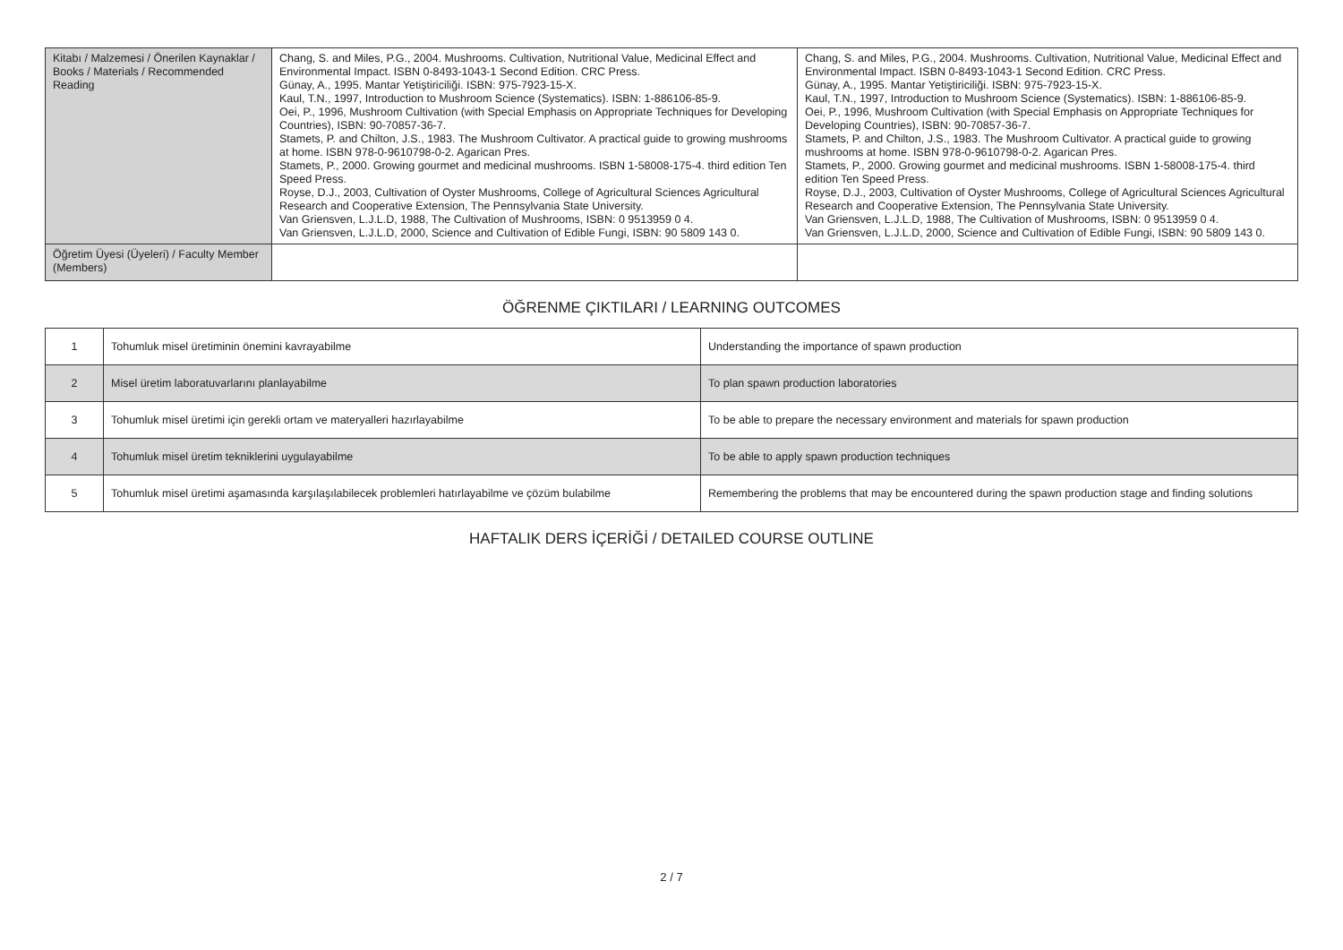| Kitabı / Malzemesi / Önerilen Kaynaklar / Books / Materials / Recommended Reading | Chang, S. and Miles, P.G., 2004. Mushrooms. Cultivation, Nutritional Value, Medicinal Effect and Environmental Impact. ISBN 0-8493-1043-1 Second Edition. CRC Press. Günay, A., 1995. Mantar Yetiştiriciliği. ISBN: 975-7923-15-X. Kaul, T.N., 1997, Introduction to Mushroom Science (Systematics). ISBN: 1-886106-85-9. Oei, P., 1996, Mushroom Cultivation (with Special Emphasis on Appropriate Techniques for Developing Countries), ISBN: 90-70857-36-7. Stamets, P. and Chilton, J.S., 1983. The Mushroom Cultivator. A practical guide to growing mushrooms at home. ISBN 978-0-9610798-0-2. Agarican Pres. Stamets, P., 2000. Growing gourmet and medicinal mushrooms. ISBN 1-58008-175-4. third edition Ten Speed Press. Royse, D.J., 2003, Cultivation of Oyster Mushrooms, College of Agricultural Sciences Agricultural Research and Cooperative Extension, The Pennsylvania State University. Van Griensven, L.J.L.D, 1988, The Cultivation of Mushrooms, ISBN: 0 9513959 0 4. Van Griensven, L.J.L.D, 2000, Science and Cultivation of Edible Fungi, ISBN: 90 5809 143 0. | Chang, S. and Miles, P.G., 2004. Mushrooms. Cultivation, Nutritional Value, Medicinal Effect and Environmental Impact. ISBN 0-8493-1043-1 Second Edition. CRC Press. Günay, A., 1995. Mantar Yetiştiriciliği. ISBN: 975-7923-15-X. Kaul, T.N., 1997, Introduction to Mushroom Science (Systematics). ISBN: 1-886106-85-9. Oei, P., 1996, Mushroom Cultivation (with Special Emphasis on Appropriate Techniques for Developing Countries), ISBN: 90-70857-36-7. Stamets, P. and Chilton, J.S., 1983. The Mushroom Cultivator. A practical guide to growing mushrooms at home. ISBN 978-0-9610798-0-2. Agarican Pres. Stamets, P., 2000. Growing gourmet and medicinal mushrooms. ISBN 1-58008-175-4. third edition Ten Speed Press. Royse, D.J., 2003, Cultivation of Oyster Mushrooms, College of Agricultural Sciences Agricultural Research and Cooperative Extension, The Pennsylvania State University. Van Griensven, L.J.L.D, 1988, The Cultivation of Mushrooms, ISBN: 0 9513959 0 4. Van Griensven, L.J.L.D, 2000, Science and Cultivation of Edible Fungi, ISBN: 90 5809 143 0. |
| Öğretim Üyesi (Üyeleri) / Faculty Member (Members) | | |
ÖĞRENME ÇIKTILARI / LEARNING OUTCOMES
| 1 | Tohumluk misel üretiminin önemini kavrayabilme | Understanding the importance of spawn production |
| 2 | Misel üretim laboratuvarlarını planlayabilme | To plan spawn production laboratories |
| 3 | Tohumluk misel üretimi için gerekli ortam ve materyalleri hazırlayabilme | To be able to prepare the necessary environment and materials for spawn production |
| 4 | Tohumluk misel üretim tekniklerini uygulayabilme | To be able to apply spawn production techniques |
| 5 | Tohumluk misel üretimi aşamasında karşılaşılabilecek problemleri hatırlayabilme ve çözüm bulabilme | Remembering the problems that may be encountered during the spawn production stage and finding solutions |
HAFTALIK DERS İÇERİĞİ / DETAILED COURSE OUTLINE
2 / 7